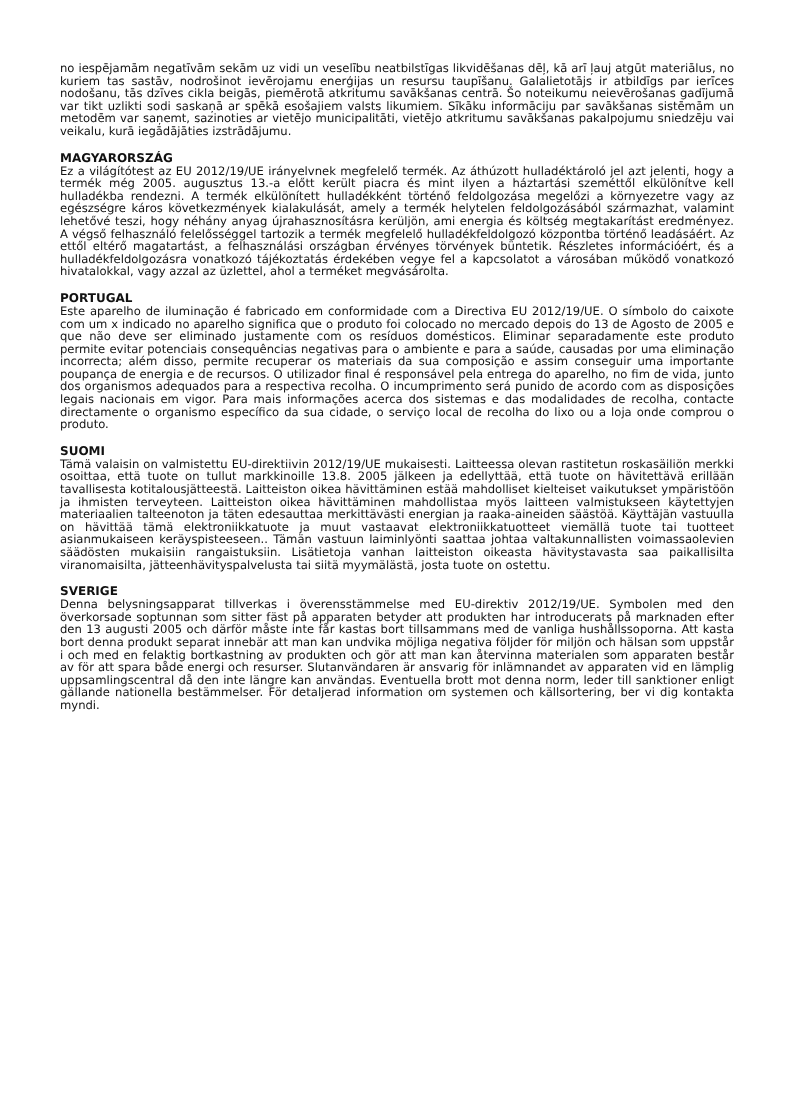no iespējamām negatīvām sekām uz vidi un veselību neatbilstīgas likvidēšanas dēļ, kā arī ļauj atgūt materiālus, no kuriem tas sastāv, nodrošinot ievērojamu enerģijas un resursu taupīšanu. Galalietotājs ir atbildīgs par ierīces nodošanu, tās dzīves cikla beigās, piemērotā atkritumu savākšanas centrā. Šo noteikumu neievērošanas gadījumā var tikt uzlikti sodi saskaņā ar spēkā esošajiem valsts likumiem. Sīkāku informāciju par savākšanas sistēmām un metodēm var saņemt, sazinoties ar vietējo municipalitāti, vietējo atkritumu savākšanas pakalpojumu sniedzēju vai veikalu, kurā iegādājāties izstrādājumu.
MAGYARORSZÁG
Ez a világítótest az EU 2012/19/UE irányelvnek megfelelő termék. Az áthúzott hulladéktároló jel azt jelenti, hogy a termék még 2005. augusztus 13.-a előtt került piacra és mint ilyen a háztartási szeméttől elkülönítve kell hulladékba rendezni. A termék elkülönített hulladékként történő feldolgozása megelőzi a környezetre vagy az egészségre káros következmények kialakulását, amely a termék helytelen feldolgozásából származhat, valamint lehetővé teszi, hogy néhány anyag újrahasznosításra kerüljön, ami energia és költség megtakarítást eredményez. A végső felhasználó felelősséggel tartozik a termék megfelelő hulladékfeldolgozó központba történő leadásáért. Az ettől eltérő magatartást, a felhasználási országban érvényes törvények büntetik. Részletes információért, és a hulladékfeldolgozásra vonatkozó tájékoztatás érdekében vegye fel a kapcsolatot a városában működő vonatkozó hivatalokkal, vagy azzal az üzlettel, ahol a terméket megvásárolta.
PORTUGAL
Este aparelho de iluminação é fabricado em conformidade com a Directiva EU 2012/19/UE. O símbolo do caixote com um x indicado no aparelho significa que o produto foi colocado no mercado depois do 13 de Agosto de 2005 e que não deve ser eliminado justamente com os resíduos domésticos. Eliminar separadamente este produto permite evitar potenciais consequências negativas para o ambiente e para a saúde, causadas por uma eliminação incorrecta; além disso, permite recuperar os materiais da sua composição e assim conseguir uma importante poupança de energia e de recursos. O utilizador final é responsável pela entrega do aparelho, no fim de vida, junto dos organismos adequados para a respectiva recolha. O incumprimento será punido de acordo com as disposições legais nacionais em vigor. Para mais informações acerca dos sistemas e das modalidades de recolha, contacte directamente o organismo específico da sua cidade, o serviço local de recolha do lixo ou a loja onde comprou o produto.
SUOMI
Tämä valaisin on valmistettu EU-direktiivin 2012/19/UE mukaisesti. Laitteessa olevan rastitetun roskasäiliön merkki osoittaa, että tuote on tullut markkinoille 13.8. 2005 jälkeen ja edellyttää, että tuote on hävitettävä erillään tavallisesta kotitalousjätteestä. Laitteiston oikea hävittäminen estää mahdolliset kielteiset vaikutukset ympäristöön ja ihmisten terveyteen. Laitteiston oikea hävittäminen mahdollistaa myös laitteen valmistukseen käytettyjen materiaalien talteenoton ja täten edesauttaa merkittävästi energian ja raaka-aineiden säästöä. Käyttäjän vastuulla on hävittää tämä elektroniikkatuote ja muut vastaavat elektroniikkatuotteet viemällä tuote tai tuotteet asianmukaiseen keräyspisteeseen.. Tämän vastuun laiminlyönti saattaa johtaa valtakunnallisten voimassaolevien säädösten mukaisiin rangaistuksiin. Lisätietoja vanhan laitteiston oikeasta hävitystavasta saa paikallisilta viranomaisilta, jätteenhävityspalvelusta tai siitä myymälästä, josta tuote on ostettu.
SVERIGE
Denna belysningsapparat tillverkas i överensstämmelse med EU-direktiv 2012/19/UE. Symbolen med den överkorsade soptunnan som sitter fäst på apparaten betyder att produkten har introducerats på marknaden efter den 13 augusti 2005 och därför måste inte får kastas bort tillsammans med de vanliga hushållssoporna. Att kasta bort denna produkt separat innebär att man kan undvika möjliga negativa följder för miljön och hälsan som uppstår i och med en felaktig bortkastning av produkten och gör att man kan återvinna materialen som apparaten består av för att spara både energi och resurser. Slutanvändaren är ansvarig för inlämnandet av apparaten vid en lämplig uppsamlingscentral då den inte längre kan användas. Eventuella brott mot denna norm, leder till sanktioner enligt gällande nationella bestämmelser. För detaljerad information om systemen och källsortering, ber vi dig kontakta myndi.